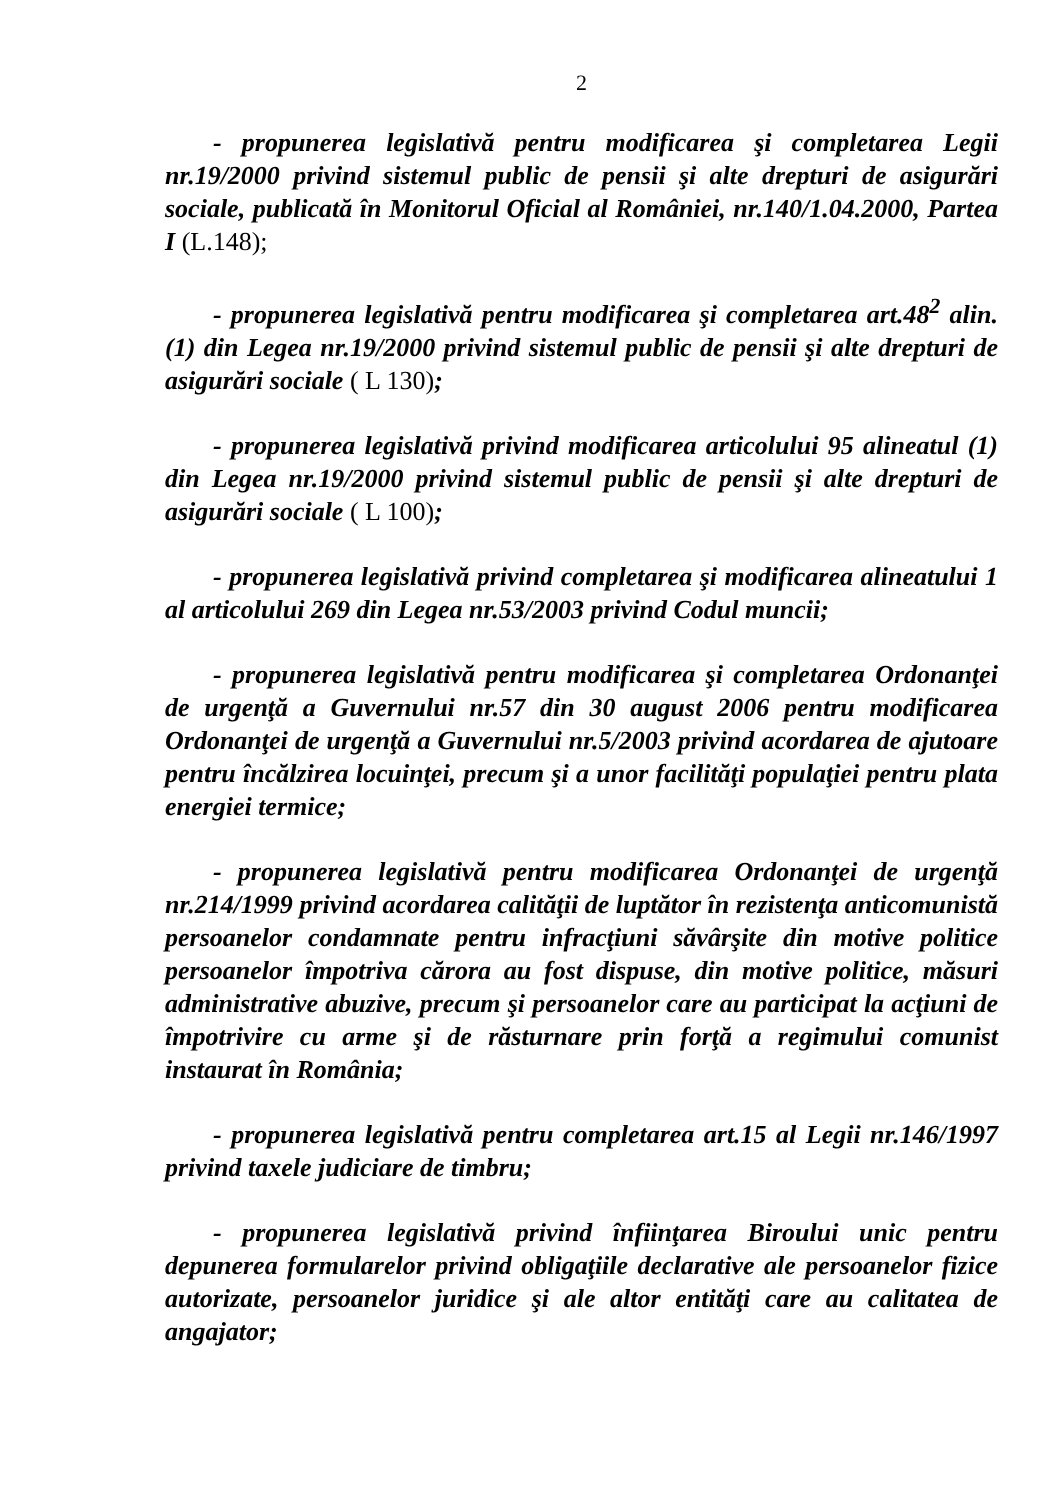2
- propunerea legislativă pentru modificarea şi completarea Legii nr.19/2000 privind sistemul public de pensii şi alte drepturi de asigurări sociale, publicată în Monitorul Oficial al României, nr.140/1.04.2000, Partea I (L.148);
- propunerea legislativă pentru modificarea şi completarea art.48<sup>2</sup> alin.(1) din Legea nr.19/2000 privind sistemul public de pensii şi alte drepturi de asigurări sociale ( L 130);
- propunerea legislativă privind modificarea articolului 95 alineatul (1) din Legea nr.19/2000 privind sistemul public de pensii şi alte drepturi de asigurări sociale ( L 100);
- propunerea legislativă privind completarea şi modificarea alineatului 1 al articolului 269 din Legea nr.53/2003 privind Codul muncii;
- propunerea legislativă pentru modificarea şi completarea Ordonanţei de urgenţă a Guvernului nr.57 din 30 august 2006 pentru modificarea Ordonanţei de urgenţă a Guvernului nr.5/2003 privind acordarea de ajutoare pentru încălzirea locuinţei, precum şi a unor facilităţi populaţiei pentru plata energiei termice;
- propunerea legislativă pentru modificarea Ordonanţei de urgenţă nr.214/1999 privind acordarea calităţii de luptător în rezistenţa anticomunistă persoanelor condamnate pentru infracţiuni săvârşite din motive politice persoanelor împotriva cărora au fost dispuse, din motive politice, măsuri administrative abuzive, precum şi persoanelor care au participat la acţiuni de împotrivire cu arme şi de răsturnare prin forţă a regimului comunist instaurat în România;
- propunerea legislativă pentru completarea art.15 al Legii nr.146/1997 privind taxele judiciare de timbru;
- propunerea legislativă privind înfiinţarea Biroului unic pentru depunerea formularelor privind obligaţiile declarative ale persoanelor fizice autorizate, persoanelor juridice şi ale altor entităţi care au calitatea de angajator;